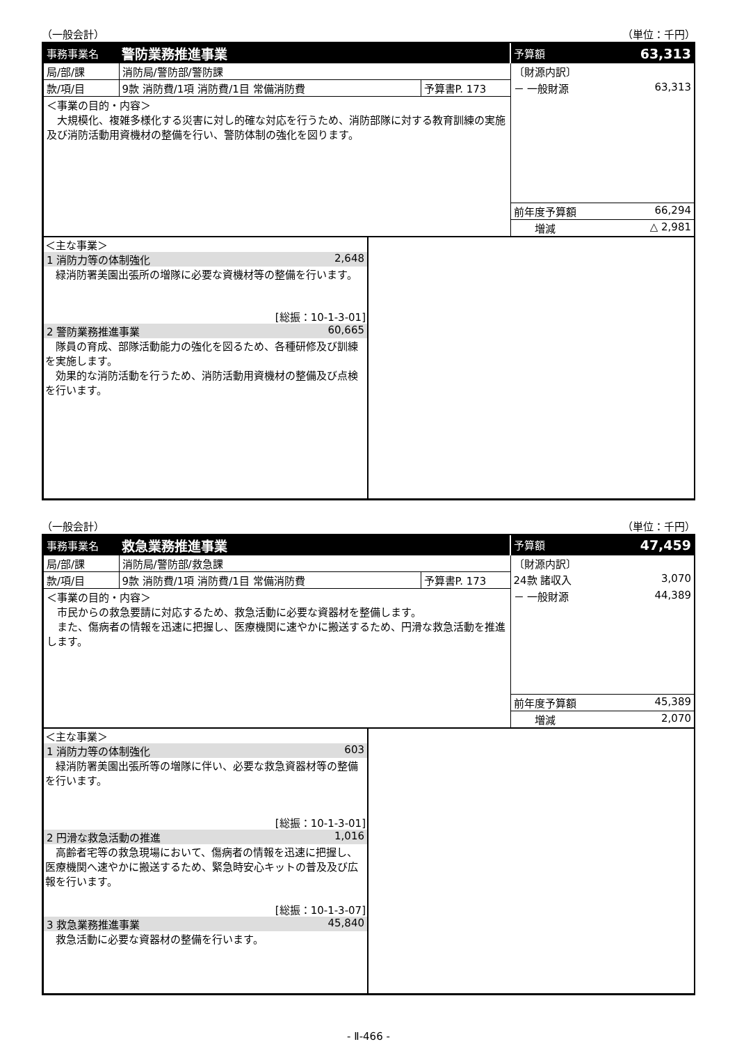（一般会計） （単位：千円）
| 事務事業名 | 警防業務推進事業 | | 予算額 63,313 |
| 局/部/課 | 消防局/警防部/警防課 | | 〔財源内訳〕 |
| 款/項/目 | 9款 消防費/1項 消防費/1目 常備消防費 | 予算書P. 173 | － 一般財源 63,313 |
| ＜事業の目的・内容＞ 大規模化、複雑多様化する災害に対し的確な対応を行うため、消防部隊に対する教育訓練の実施及び消防活動用資機材の整備を行い、警防体制の強化を図ります。 | | | |
| | | | 前年度予算額 66,294 |
| | | | 増減 △ 2,981 |
＜主な事業＞
1 消防力等の体制強化 2,648
　緑消防署美園出張所の増隊に必要な資機材等の整備を行います。
[総振：10-1-3-01]
2 警防業務推進事業 60,665
　隊員の育成、部隊活動能力の強化を図るため、各種研修及び訓練を実施します。
　効果的な消防活動を行うため、消防活動用資機材の整備及び点検を行います。
（一般会計） （単位：千円）
| 事務事業名 | 救急業務推進事業 | | 予算額 47,459 |
| 局/部/課 | 消防局/警防部/救急課 | | 〔財源内訳〕 |
| 款/項/目 | 9款 消防費/1項 消防費/1目 常備消防費 | 予算書P. 173 | 24款 諸収入 3,070 |
| ＜事業の目的・内容＞ 市民からの救急要請に対応するため、救急活動に必要な資器材を整備します。 また、傷病者の情報を迅速に把握し、医療機関に速やかに搬送するため、円滑な救急活動を推進します。 | | | － 一般財源 44,389 |
| | | | 前年度予算額 45,389 |
| | | | 増減 2,070 |
＜主な事業＞
1 消防力等の体制強化 603
　緑消防署美園出張所等の増隊に伴い、必要な救急資器材等の整備を行います。
[総振：10-1-3-01]
2 円滑な救急活動の推進 1,016
　高齢者宅等の救急現場において、傷病者の情報を迅速に把握し、医療機関へ速やかに搬送するため、緊急時安心キットの普及及び広報を行います。
[総振：10-1-3-07]
3 救急業務推進事業 45,840
　救急活動に必要な資器材の整備を行います。
- Ⅱ-466 -